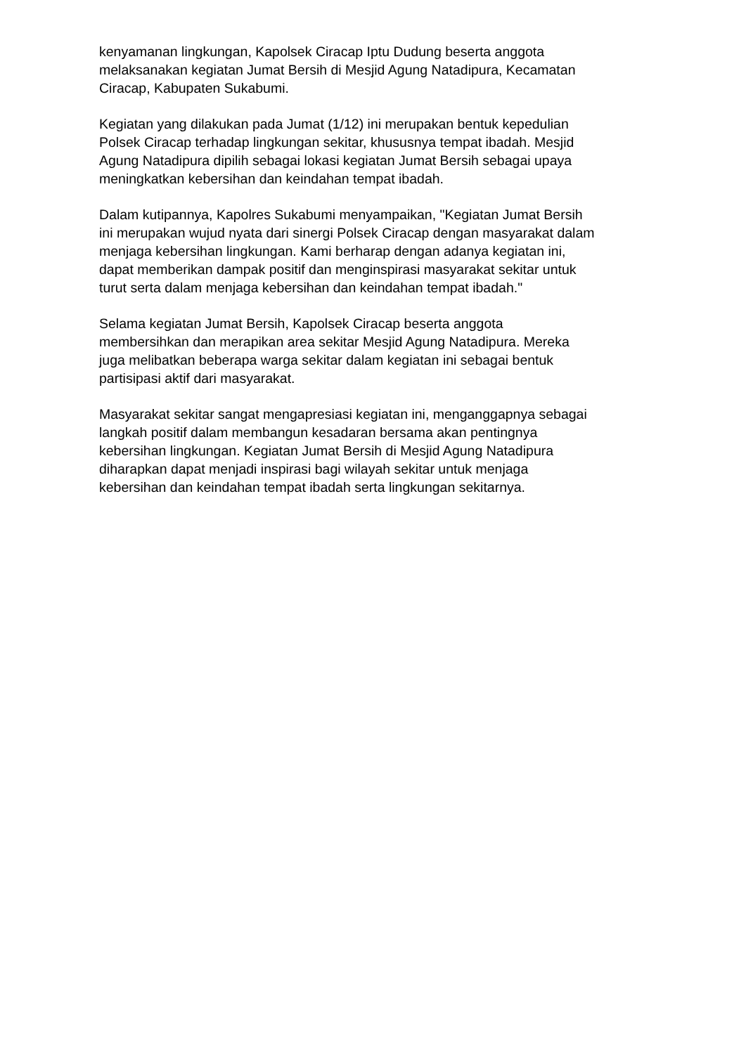kenyamanan lingkungan, Kapolsek Ciracap Iptu Dudung beserta anggota
melaksanakan kegiatan Jumat Bersih di Mesjid Agung Natadipura, Kecamatan
Ciracap, Kabupaten Sukabumi.
Kegiatan yang dilakukan pada Jumat (1/12) ini merupakan bentuk kepedulian
Polsek Ciracap terhadap lingkungan sekitar, khususnya tempat ibadah. Mesjid
Agung Natadipura dipilih sebagai lokasi kegiatan Jumat Bersih sebagai upaya
meningkatkan kebersihan dan keindahan tempat ibadah.
Dalam kutipannya, Kapolres Sukabumi menyampaikan, "Kegiatan Jumat Bersih
ini merupakan wujud nyata dari sinergi Polsek Ciracap dengan masyarakat dalam
menjaga kebersihan lingkungan. Kami berharap dengan adanya kegiatan ini,
dapat memberikan dampak positif dan menginspirasi masyarakat sekitar untuk
turut serta dalam menjaga kebersihan dan keindahan tempat ibadah."
Selama kegiatan Jumat Bersih, Kapolsek Ciracap beserta anggota
membersihkan dan merapikan area sekitar Mesjid Agung Natadipura. Mereka
juga melibatkan beberapa warga sekitar dalam kegiatan ini sebagai bentuk
partisipasi aktif dari masyarakat.
Masyarakat sekitar sangat mengapresiasi kegiatan ini, menganggapnya sebagai
langkah positif dalam membangun kesadaran bersama akan pentingnya
kebersihan lingkungan. Kegiatan Jumat Bersih di Mesjid Agung Natadipura
diharapkan dapat menjadi inspirasi bagi wilayah sekitar untuk menjaga
kebersihan dan keindahan tempat ibadah serta lingkungan sekitarnya.